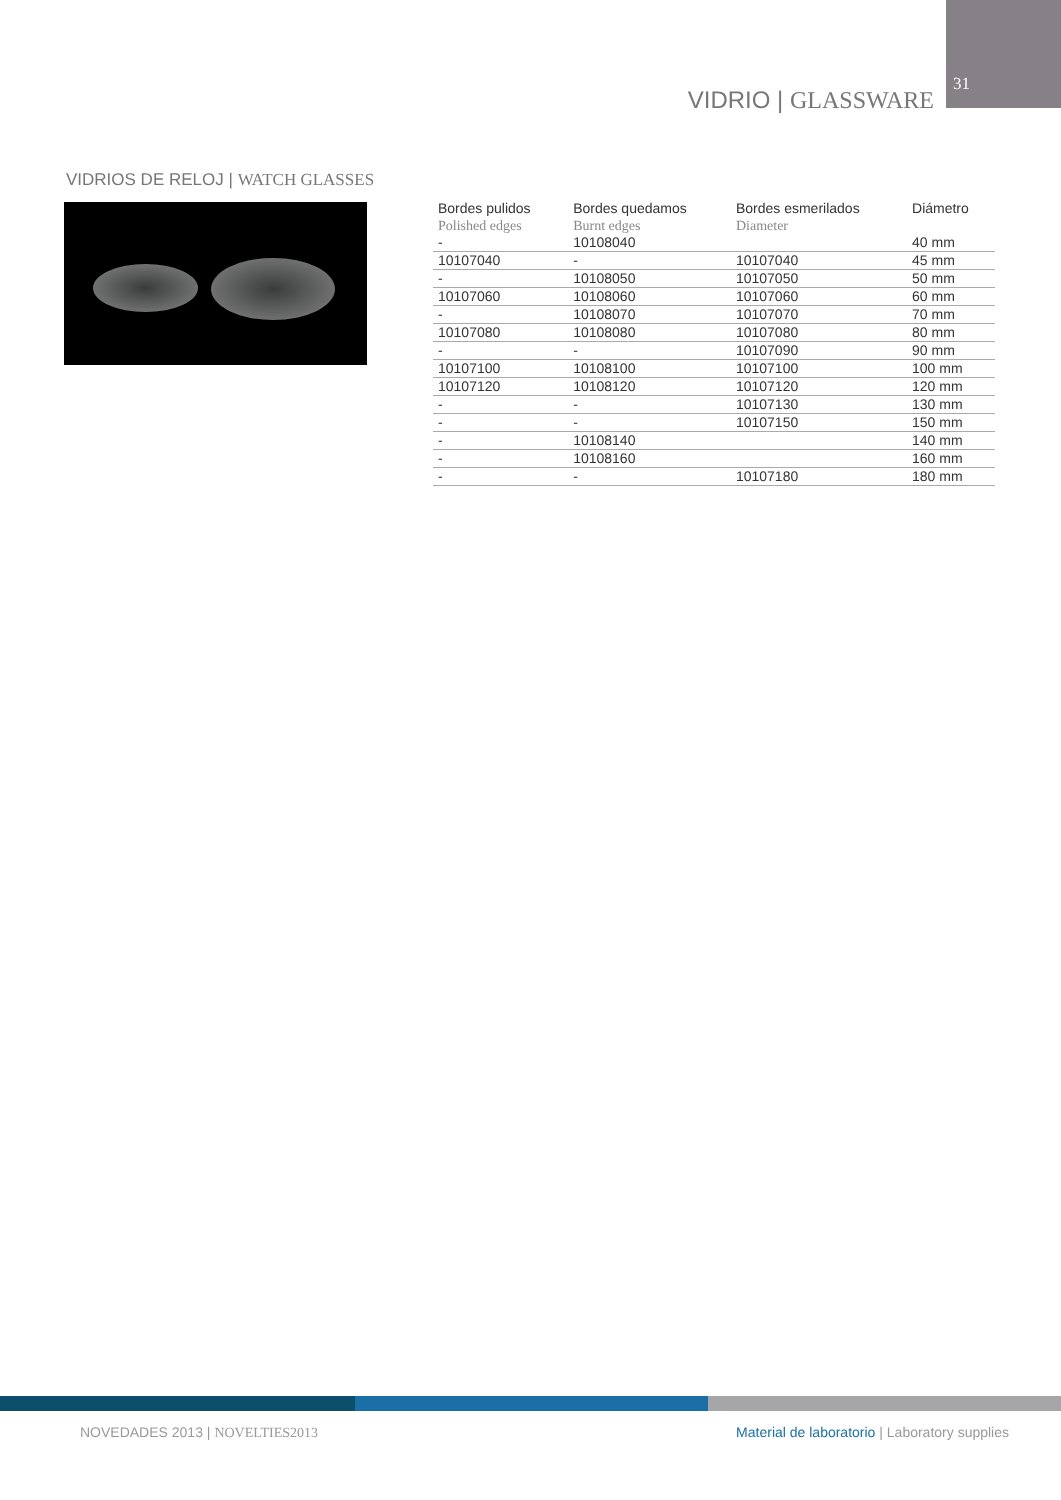VIDRIO | GLASSWARE
31
VIDRIOS DE RELOJ | WATCH GLASSES
| Bordes pulidos Polished edges | Bordes quedamos Burnt edges | Bordes esmerilados Diameter | Diámetro |
| --- | --- | --- | --- |
| - | 10108040 | | 40 mm |
| 10107040 | - | 10107040 | 45 mm |
| - | 10108050 | 10107050 | 50 mm |
| 10107060 | 10108060 | 10107060 | 60 mm |
| - | 10108070 | 10107070 | 70 mm |
| 10107080 | 10108080 | 10107080 | 80 mm |
| - | - | 10107090 | 90 mm |
| 10107100 | 10108100 | 10107100 | 100 mm |
| 10107120 | 10108120 | 10107120 | 120 mm |
| - | - | 10107130 | 130 mm |
| - | - | 10107150 | 150 mm |
| - | 10108140 | | 140 mm |
| - | 10108160 | | 160 mm |
| - | - | 10107180 | 180 mm |
NOVEDADES 2013 | NOVELTIES2013
Material de laboratorio | Laboratory supplies